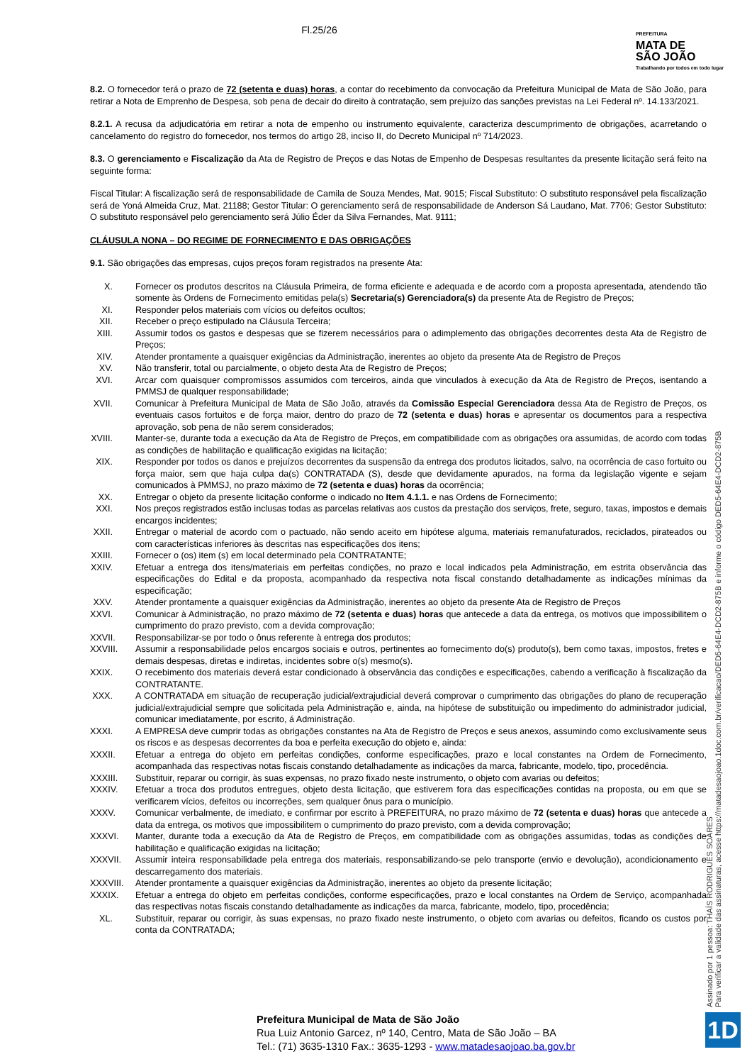Fl.25/26
PREFEITURA
MATA DE
SÃO JOÃO
Trabalhando por todos em todo lugar
8.2. O fornecedor terá o prazo de 72 (setenta e duas) horas, a contar do recebimento da convocação da Prefeitura Municipal de Mata de São João, para retirar a Nota de Emprenho de Despesa, sob pena de decair do direito à contratação, sem prejuízo das sanções previstas na Lei Federal nº. 14.133/2021.
8.2.1. A recusa da adjudicatória em retirar a nota de empenho ou instrumento equivalente, caracteriza descumprimento de obrigações, acarretando o cancelamento do registro do fornecedor, nos termos do artigo 28, inciso II, do Decreto Municipal nº 714/2023.
8.3. O gerenciamento e Fiscalização da Ata de Registro de Preços e das Notas de Empenho de Despesas resultantes da presente licitação será feito na seguinte forma:
Fiscal Titular: A fiscalização será de responsabilidade de Camila de Souza Mendes, Mat. 9015; Fiscal Substituto: O substituto responsável pela fiscalização será de Yoná Almeida Cruz, Mat. 21188; Gestor Titular: O gerenciamento será de responsabilidade de Anderson Sá Laudano, Mat. 7706; Gestor Substituto: O substituto responsável pelo gerenciamento será Júlio Éder da Silva Fernandes, Mat. 9111;
CLÁUSULA NONA – DO REGIME DE FORNECIMENTO E DAS OBRIGAÇÕES
9.1. São obrigações das empresas, cujos preços foram registrados na presente Ata:
X.
Fornecer os produtos descritos na Cláusula Primeira, de forma eficiente e adequada e de acordo com a proposta apresentada, atendendo tão somente às Ordens de Fornecimento emitidas pela(s) Secretaria(s) Gerenciadora(s) da presente Ata de Registro de Preços;
XI.
Responder pelos materiais com vícios ou defeitos ocultos;
XII.
Receber o preço estipulado na Cláusula Terceira;
XIII.
Assumir todos os gastos e despesas que se fizerem necessários para o adimplemento das obrigações decorrentes desta Ata de Registro de Preços;
XIV.
Atender prontamente a quaisquer exigências da Administração, inerentes ao objeto da presente Ata de Registro de Preços
XV.
Não transferir, total ou parcialmente, o objeto desta Ata de Registro de Preços;
XVI.
Arcar com quaisquer compromissos assumidos com terceiros, ainda que vinculados à execução da Ata de Registro de Preços, isentando a PMMSJ de qualquer responsabilidade;
XVII.
Comunicar à Prefeitura Municipal de Mata de São João, através da Comissão Especial Gerenciadora dessa Ata de Registro de Preços, os eventuais casos fortuitos e de força maior, dentro do prazo de 72 (setenta e duas) horas e apresentar os documentos para a respectiva aprovação, sob pena de não serem considerados;
XVIII.
Manter-se, durante toda a execução da Ata de Registro de Preços, em compatibilidade com as obrigações ora assumidas, de acordo com todas as condições de habilitação e qualificação exigidas na licitação;
XIX.
Responder por todos os danos e prejuízos decorrentes da suspensão da entrega dos produtos licitados, salvo, na ocorrência de caso fortuito ou força maior, sem que haja culpa da(s) CONTRATADA (S), desde que devidamente apurados, na forma da legislação vigente e sejam comunicados à PMMSJ, no prazo máximo de 72 (setenta e duas) horas da ocorrência;
XX.
Entregar o objeto da presente licitação conforme o indicado no Item 4.1.1. e nas Ordens de Fornecimento;
XXI.
Nos preços registrados estão inclusas todas as parcelas relativas aos custos da prestação dos serviços, frete, seguro, taxas, impostos e demais encargos incidentes;
XXII.
Entregar o material de acordo com o pactuado, não sendo aceito em hipótese alguma, materiais remanufaturados, reciclados, pirateados ou com características inferiores às descritas nas especificações dos itens;
XXIII.
Fornecer o (os) item (s) em local determinado pela CONTRATANTE;
XXIV.
Efetuar a entrega dos itens/materiais em perfeitas condições, no prazo e local indicados pela Administração, em estrita observância das especificações do Edital e da proposta, acompanhado da respectiva nota fiscal constando detalhadamente as indicações mínimas da especificação;
XXV.
Atender prontamente a quaisquer exigências da Administração, inerentes ao objeto da presente Ata de Registro de Preços
XXVI.
Comunicar à Administração, no prazo máximo de 72 (setenta e duas) horas que antecede a data da entrega, os motivos que impossibilitem o cumprimento do prazo previsto, com a devida comprovação;
XXVII.
Responsabilizar-se por todo o ônus referente à entrega dos produtos;
XXVIII.
Assumir a responsabilidade pelos encargos sociais e outros, pertinentes ao fornecimento do(s) produto(s), bem como taxas, impostos, fretes e demais despesas, diretas e indiretas, incidentes sobre o(s) mesmo(s).
XXIX.
O recebimento dos materiais deverá estar condicionado à observância das condições e especificações, cabendo a verificação à fiscalização da CONTRATANTE.
XXX.
A CONTRATADA em situação de recuperação judicial/extrajudicial deverá comprovar o cumprimento das obrigações do plano de recuperação judicial/extrajudicial sempre que solicitada pela Administração e, ainda, na hipótese de substituição ou impedimento do administrador judicial, comunicar imediatamente, por escrito, á Administração.
XXXI.
A EMPRESA deve cumprir todas as obrigações constantes na Ata de Registro de Preços e seus anexos, assumindo como exclusivamente seus os riscos e as despesas decorrentes da boa e perfeita execução do objeto e, ainda:
XXXII.
Efetuar a entrega do objeto em perfeitas condições, conforme especificações, prazo e local constantes na Ordem de Fornecimento, acompanhada das respectivas notas fiscais constando detalhadamente as indicações da marca, fabricante, modelo, tipo, procedência.
XXXIII.
Substituir, reparar ou corrigir, às suas expensas, no prazo fixado neste instrumento, o objeto com avarias ou defeitos;
XXXIV.
Efetuar a troca dos produtos entregues, objeto desta licitação, que estiverem fora das especificações contidas na proposta, ou em que se verificarem vícios, defeitos ou incorreções, sem qualquer ônus para o município.
XXXV.
Comunicar verbalmente, de imediato, e confirmar por escrito à PREFEITURA, no prazo máximo de 72 (setenta e duas) horas que antecede a data da entrega, os motivos que impossibilitem o cumprimento do prazo previsto, com a devida comprovação;
XXXVI.
Manter, durante toda a execução da Ata de Registro de Preços, em compatibilidade com as obrigações assumidas, todas as condições de habilitação e qualificação exigidas na licitação;
XXXVII.
Assumir inteira responsabilidade pela entrega dos materiais, responsabilizando-se pelo transporte (envio e devolução), acondicionamento e descarregamento dos materiais.
XXXVIII.
Atender prontamente a quaisquer exigências da Administração, inerentes ao objeto da presente licitação;
XXXIX.
Efetuar a entrega do objeto em perfeitas condições, conforme especificações, prazo e local constantes na Ordem de Serviço, acompanhada das respectivas notas fiscais constando detalhadamente as indicações da marca, fabricante, modelo, tipo, procedência;
XL.
Substituir, reparar ou corrigir, às suas expensas, no prazo fixado neste instrumento, o objeto com avarias ou defeitos, ficando os custos por conta da CONTRATADA;
Assinado por 1 pessoa: THAÍS RODRIGUES SOARES
Para verificar a validade das assinaturas, acesse https://matadesaojoao.1doc.com.br/verificacao/DED5-64E4-DCD2-875B e informe o código DED5-64E4-DCD2-875B
Prefeitura Municipal de Mata de São João
Rua Luiz Antonio Garcez, nº 140, Centro, Mata de São João – BA
Tel.: (71) 3635-1310 Fax.: 3635-1293 - www.matadesaojoao.ba.gov.br
1D